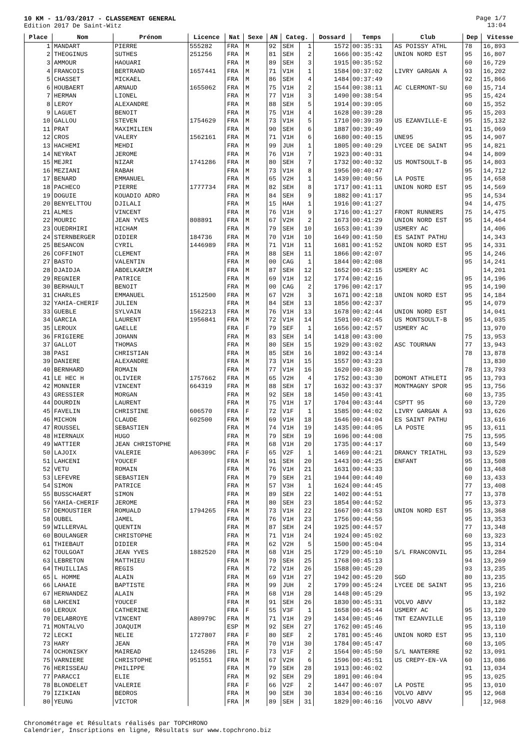10 KM - 11/03/2017 - CLASSEMENT GENERAL
Edition 2017 De Saint-Witz
Page 1/7
13:04
| Place | Nom | Prénom | Licence | Nat | Sexe | AN | Categ. | | Dossard | Temps | Club | Dep | Vitesse |
| --- | --- | --- | --- | --- | --- | --- | --- | --- | --- | --- | --- | --- | --- |
| 1 | MANDART | PIERRE | 555282 | FRA | M | 92 | SEH | 1 | 1572 | 00:35:31 | AS POISSY ATHL | 78 | 16,893 |
| 2 | THEOGINUS | SUTHES | 251256 | FRA | M | 81 | SEH | 2 | 1666 | 00:35:42 | UNION NORD EST | 95 | 16,807 |
| 3 | AMMOUR | HAOUARI | | FRA | M | 89 | SEH | 3 | 1915 | 00:35:52 | | 60 | 16,729 |
| 4 | FRANCOIS | BERTRAND | 1657441 | FRA | M | 71 | V1H | 1 | 1584 | 00:37:02 | LIVRY GARGAN A | 93 | 16,202 |
| 5 | CHASSET | MICKAEL | | FRA | M | 86 | SEH | 4 | 1484 | 00:37:49 | | 92 | 15,866 |
| 6 | HOUBAERT | ARNAUD | 1655062 | FRA | M | 75 | V1H | 2 | 1544 | 00:38:11 | AC CLERMONT-SU | 60 | 15,714 |
| 7 | HERMAN | LIONEL | | FRA | M | 77 | V1H | 3 | 1490 | 00:38:54 | | 95 | 15,424 |
| 8 | LEROY | ALEXANDRE | | FRA | M | 88 | SEH | 5 | 1914 | 00:39:05 | | 60 | 15,352 |
| 9 | LAGUET | BENOIT | | FRA | M | 75 | V1H | 4 | 1628 | 00:39:28 | | 95 | 15,203 |
| 10 | GALLOU | STEVEN | 1754629 | FRA | M | 73 | V1H | 5 | 1710 | 00:39:39 | US EZANVILLE-E | 95 | 15,132 |
| 11 | PRAT | MAXIMILIEN | | FRA | M | 90 | SEH | 6 | 1887 | 00:39:49 | | 91 | 15,069 |
| 12 | CROS | VALERY | 1562161 | FRA | M | 71 | V1H | 6 | 1680 | 00:40:15 | UNE95 | 95 | 14,907 |
| 13 | HACHEMI | MEHDI | | FRA | M | 99 | JUH | 1 | 1805 | 00:40:29 | LYCEE DE SAINT | 95 | 14,821 |
| 14 | NEYRAT | JEROME | | FRA | M | 76 | V1H | 7 | 1923 | 00:40:31 | | 94 | 14,809 |
| 15 | MEJRI | NIZAR | 1741286 | FRA | M | 80 | SEH | 7 | 1732 | 00:40:32 | US MONTSOULT-B | 95 | 14,803 |
| 16 | MEZIANI | RABAH | | FRA | M | 73 | V1H | 8 | 1956 | 00:40:47 | | 95 | 14,712 |
| 17 | BENARD | EMMANUEL | | FRA | M | 65 | V2H | 1 | 1439 | 00:40:56 | LA POSTE | 95 | 14,658 |
| 18 | PACHECO | PIERRE | 1777734 | FRA | M | 82 | SEH | 8 | 1717 | 00:41:11 | UNION NORD EST | 95 | 14,569 |
| 19 | DOGUIE | KOUADIO ADRO | | FRA | M | 84 | SEH | 9 | 1882 | 00:41:17 | | 95 | 14,534 |
| 20 | BENYELTTOU | DJILALI | | FRA | M | 15 | HAH | 1 | 1916 | 00:41:27 | | 94 | 14,475 |
| 21 | ALMES | VINCENT | | FRA | M | 76 | V1H | 9 | 1716 | 00:41:27 | FRONT RUNNERS | 75 | 14,475 |
| 22 | MOURIC | JEAN YVES | 808891 | FRA | M | 67 | V2H | 2 | 1673 | 00:41:29 | UNION NORD EST | 95 | 14,464 |
| 23 | OUEDRHIRI | HICHAM | | FRA | M | 79 | SEH | 10 | 1653 | 00:41:39 | USMERY AC | | 14,406 |
| 24 | STERNBERGER | DIDIER | 184736 | FRA | M | 70 | V1H | 10 | 1649 | 00:41:50 | ES SAINT PATHU | | 14,343 |
| 25 | BESANCON | CYRIL | 1446989 | FRA | M | 71 | V1H | 11 | 1681 | 00:41:52 | UNION NORD EST | 95 | 14,331 |
| 26 | COFFINOT | CLEMENT | | FRA | M | 88 | SEH | 11 | 1866 | 00:42:07 | | 95 | 14,246 |
| 27 | BASTO | VALENTIN | | FRA | M | 00 | CAG | 1 | 1844 | 00:42:08 | | 95 | 14,241 |
| 28 | DJAIDJA | ABDELKARIM | | FRA | M | 87 | SEH | 12 | 1652 | 00:42:15 | USMERY AC | | 14,201 |
| 29 | REGNIER | PATRICE | | FRA | M | 69 | V1H | 12 | 1774 | 00:42:16 | | 95 | 14,196 |
| 30 | BERHAULT | BENOIT | | FRA | M | 00 | CAG | 2 | 1796 | 00:42:17 | | 95 | 14,190 |
| 31 | CHARLES | EMMANUEL | 1512500 | FRA | M | 67 | V2H | 3 | 1671 | 00:42:18 | UNION NORD EST | 95 | 14,184 |
| 32 | YAHIA-CHERIF | JULIEN | | FRA | M | 84 | SEH | 13 | 1856 | 00:42:37 | | 95 | 14,079 |
| 33 | GUEBLE | SYLVAIN | 1562213 | FRA | M | 76 | V1H | 13 | 1678 | 00:42:44 | UNION NORD EST | | 14,041 |
| 34 | GARCIA | LAURENT | 1956841 | FRA | M | 72 | V1H | 14 | 1501 | 00:42:45 | US MONTSOULT-B | 95 | 14,035 |
| 35 | LEROUX | GAELLE | | FRA | F | 79 | SEF | 1 | 1656 | 00:42:57 | USMERY AC | | 13,970 |
| 36 | FRIGIERE | JOHANN | | FRA | M | 83 | SEH | 14 | 1418 | 00:43:00 | | 75 | 13,953 |
| 37 | GALLOT | THOMAS | | FRA | M | 80 | SEH | 15 | 1929 | 00:43:02 | ASC TOURNAN | 77 | 13,943 |
| 38 | PASI | CHRISTIAN | | FRA | M | 85 | SEH | 16 | 1892 | 00:43:14 | | 78 | 13,878 |
| 39 | DANIERE | ALEXANDRE | | FRA | M | 73 | V1H | 15 | 1557 | 00:43:23 | | | 13,830 |
| 40 | BERNHARD | ROMAIN | | FRA | M | 77 | V1H | 16 | 1620 | 00:43:30 | | 78 | 13,793 |
| 41 | LE HEC H | OLIVIER | 1757662 | FRA | M | 65 | V2H | 4 | 1752 | 00:43:30 | DOMONT ATHLETI | 95 | 13,793 |
| 42 | MONNIER | VINCENT | 664319 | FRA | M | 88 | SEH | 17 | 1632 | 00:43:37 | MONTMAGNY SPOR | 95 | 13,756 |
| 43 | GRESSIER | MORGAN | | FRA | M | 92 | SEH | 18 | 1450 | 00:43:41 | | 60 | 13,735 |
| 44 | DOURDIN | LAURENT | | FRA | M | 75 | V1H | 17 | 1704 | 00:43:44 | CSPTT 95 | 60 | 13,720 |
| 45 | FAVELIN | CHRISTINE | 606570 | FRA | F | 72 | V1F | 1 | 1585 | 00:44:02 | LIVRY GARGAN A | 93 | 13,626 |
| 46 | MICHON | CLAUDE | 602500 | FRA | M | 69 | V1H | 18 | 1646 | 00:44:04 | ES SAINT PATHU | | 13,616 |
| 47 | ROUSSEL | SEBASTIEN | | FRA | M | 74 | V1H | 19 | 1435 | 00:44:05 | LA POSTE | 95 | 13,611 |
| 48 | HIERNAUX | HUGO | | FRA | M | 79 | SEH | 19 | 1696 | 00:44:08 | | 75 | 13,595 |
| 49 | WATTIER | JEAN CHRISTOPHE | | FRA | M | 68 | V1H | 20 | 1735 | 00:44:17 | | 60 | 13,549 |
| 50 | LAJOIX | VALERIE | A06309C | FRA | F | 65 | V2F | 1 | 1469 | 00:44:21 | DRANCY TRIATHL | 93 | 13,529 |
| 51 | LAHCENI | YOUCEF | | FRA | M | 91 | SEH | 20 | 1443 | 00:44:25 | ENFANT | 95 | 13,508 |
| 52 | VETU | ROMAIN | | FRA | M | 76 | V1H | 21 | 1631 | 00:44:33 | | 60 | 13,468 |
| 53 | LEFEVRE | SEBASTIEN | | FRA | M | 79 | SEH | 21 | 1944 | 00:44:40 | | 60 | 13,433 |
| 54 | SIMON | PATRICE | | FRA | M | 57 | V3H | 1 | 1624 | 00:44:45 | | 77 | 13,408 |
| 55 | BUSSCHAERT | SIMON | | FRA | M | 89 | SEH | 22 | 1402 | 00:44:51 | | 77 | 13,378 |
| 56 | YAHIA-CHERIF | JEROME | | FRA | M | 80 | SEH | 23 | 1854 | 00:44:52 | | 95 | 13,373 |
| 57 | DEMOUSTIER | ROMUALD | 1794265 | FRA | M | 73 | V1H | 22 | 1667 | 00:44:53 | UNION NORD EST | 95 | 13,368 |
| 58 | OUBEL | JAMEL | | FRA | M | 76 | V1H | 23 | 1756 | 00:44:56 | | 95 | 13,353 |
| 59 | WILLERVAL | QUENTIN | | FRA | M | 87 | SEH | 24 | 1925 | 00:44:57 | | 77 | 13,348 |
| 60 | BOULANGER | CHRISTOPHE | | FRA | M | 71 | V1H | 24 | 1924 | 00:45:02 | | 60 | 13,323 |
| 61 | THIEBAUT | DIDIER | | FRA | M | 62 | V2H | 5 | 1500 | 00:45:04 | | 95 | 13,314 |
| 62 | TOULGOAT | JEAN YVES | 1882520 | FRA | M | 68 | V1H | 25 | 1729 | 00:45:10 | S/L FRANCONVIL | 95 | 13,284 |
| 63 | LEBRETON | MATTHIEU | | FRA | M | 79 | SEH | 25 | 1768 | 00:45:13 | | 94 | 13,269 |
| 64 | THUILLIAS | REGIS | | FRA | M | 72 | V1H | 26 | 1588 | 00:45:20 | | 93 | 13,235 |
| 65 | L HOMME | ALAIN | | FRA | M | 69 | V1H | 27 | 1942 | 00:45:20 | SGD | 80 | 13,235 |
| 66 | LAHAIE | BAPTISTE | | FRA | M | 99 | JUH | 2 | 1799 | 00:45:24 | LYCEE DE SAINT | 95 | 13,216 |
| 67 | HERNANDEZ | ALAIN | | FRA | M | 68 | V1H | 28 | 1448 | 00:45:29 | | 95 | 13,192 |
| 68 | LAHCENI | YOUCEF | | FRA | M | 91 | SEH | 26 | 1830 | 00:45:31 | VOLVO ABVV | | 13,182 |
| 69 | LEROUX | CATHERINE | | FRA | F | 55 | V3F | 1 | 1658 | 00:45:44 | USMERY AC | 95 | 13,120 |
| 70 | DELABROYE | VINCENT | A80979C | FRA | M | 71 | V1H | 29 | 1434 | 00:45:46 | TNT EZANVILLE | 95 | 13,110 |
| 71 | MONTALVO | JOAQUIM | | ESP | M | 92 | SEH | 27 | 1762 | 00:45:46 | | 95 | 13,110 |
| 72 | LECKI | NELIE | 1727807 | FRA | F | 80 | SEF | 2 | 1781 | 00:45:46 | UNION NORD EST | 95 | 13,110 |
| 73 | HARY | JEAN | | FRA | M | 70 | V1H | 30 | 1784 | 00:45:47 | | 60 | 13,105 |
| 74 | OCHONISKY | MAIREAD | 1245286 | IRL | F | 73 | V1F | 2 | 1564 | 00:45:50 | S/L NANTERRE | 92 | 13,091 |
| 75 | VARNIERE | CHRISTOPHE | 951551 | FRA | M | 67 | V2H | 6 | 1596 | 00:45:51 | US CREPY-EN-VA | 60 | 13,086 |
| 76 | HERISSEAU | PHILIPPE | | FRA | M | 79 | SEH | 28 | 1913 | 00:46:02 | | 91 | 13,034 |
| 77 | PARACCI | ELIE | | FRA | M | 92 | SEH | 29 | 1891 | 00:46:04 | | 95 | 13,025 |
| 78 | BLONDELET | VALERIE | | FRA | F | 66 | V2F | 2 | 1447 | 00:46:07 | LA POSTE | 95 | 13,010 |
| 79 | IZIKIAN | BEDROS | | FRA | M | 90 | SEH | 30 | 1834 | 00:46:16 | VOLVO ABVV | 95 | 12,968 |
| 80 | YEUNG | VICTOR | | FRA | M | 89 | SEH | 31 | 1829 | 00:46:16 | VOLVO ABVV | | 12,968 |
Chronométrage et Résultats réalisés par TOPCHRONO
Calendrier, Inscriptions en ligne, Résultats sur www.topchrono.biz